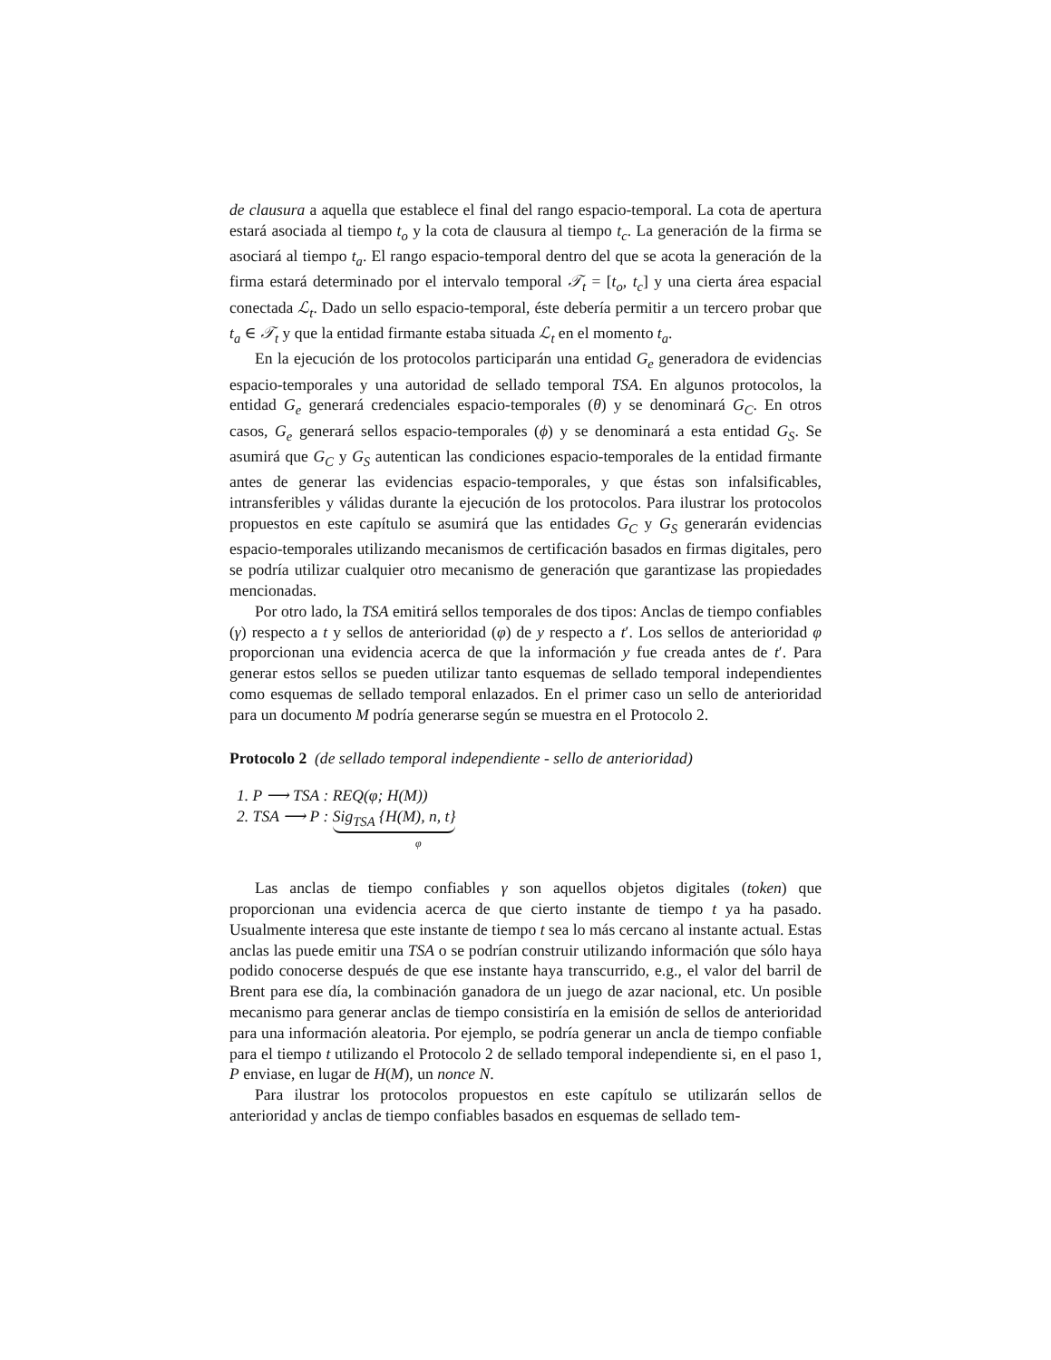de clausura a aquella que establece el final del rango espacio-temporal. La cota de apertura estará asociada al tiempo t<sub>o</sub> y la cota de clausura al tiempo t<sub>c</sub>. La generación de la firma se asociará al tiempo t<sub>a</sub>. El rango espacio-temporal dentro del que se acota la generación de la firma estará determinado por el intervalo temporal 𝒯<sub>t</sub> = [t<sub>o</sub>, t<sub>c</sub>] y una cierta área espacial conectada ℒ<sub>t</sub>. Dado un sello espacio-temporal, éste debería permitir a un tercero probar que t<sub>a</sub> ∈ 𝒯<sub>t</sub> y que la entidad firmante estaba situada ℒ<sub>t</sub> en el momento t<sub>a</sub>.
En la ejecución de los protocolos participarán una entidad G<sub>e</sub> generadora de evidencias espacio-temporales y una autoridad de sellado temporal TSA. En algunos protocolos, la entidad G<sub>e</sub> generará credenciales espacio-temporales (θ) y se denominará G<sub>C</sub>. En otros casos, G<sub>e</sub> generará sellos espacio-temporales (ϕ) y se denominará a esta entidad G<sub>S</sub>. Se asumirá que G<sub>C</sub> y G<sub>S</sub> autentican las condiciones espacio-temporales de la entidad firmante antes de generar las evidencias espacio-temporales, y que éstas son infalsificables, intransferibles y válidas durante la ejecución de los protocolos. Para ilustrar los protocolos propuestos en este capítulo se asumirá que las entidades G<sub>C</sub> y G<sub>S</sub> generarán evidencias espacio-temporales utilizando mecanismos de certificación basados en firmas digitales, pero se podría utilizar cualquier otro mecanismo de generación que garantizase las propiedades mencionadas.
Por otro lado, la TSA emitirá sellos temporales de dos tipos: Anclas de tiempo confiables (γ) respecto a t y sellos de anterioridad (φ) de y respecto a t′. Los sellos de anterioridad φ proporcionan una evidencia acerca de que la información y fue creada antes de t′. Para generar estos sellos se pueden utilizar tanto esquemas de sellado temporal independientes como esquemas de sellado temporal enlazados. En el primer caso un sello de anterioridad para un documento M podría generarse según se muestra en el Protocolo 2.
Protocolo 2 (de sellado temporal independiente - sello de anterioridad)
1. P ⟶ TSA : REQ(φ; H(M))
2. TSA ⟶ P : Sig<sub>TSA</sub> {H(M), n, t}
φ
Las anclas de tiempo confiables γ son aquellos objetos digitales (token) que proporcionan una evidencia acerca de que cierto instante de tiempo t ya ha pasado. Usualmente interesa que este instante de tiempo t sea lo más cercano al instante actual. Estas anclas las puede emitir una TSA o se podrían construir utilizando información que sólo haya podido conocerse después de que ese instante haya transcurrido, e.g., el valor del barril de Brent para ese día, la combinación ganadora de un juego de azar nacional, etc. Un posible mecanismo para generar anclas de tiempo consistiría en la emisión de sellos de anterioridad para una información aleatoria. Por ejemplo, se podría generar un ancla de tiempo confiable para el tiempo t utilizando el Protocolo 2 de sellado temporal independiente si, en el paso 1, P enviase, en lugar de H(M), un nonce N.
Para ilustrar los protocolos propuestos en este capítulo se utilizarán sellos de anterioridad y anclas de tiempo confiables basados en esquemas de sellado tem-